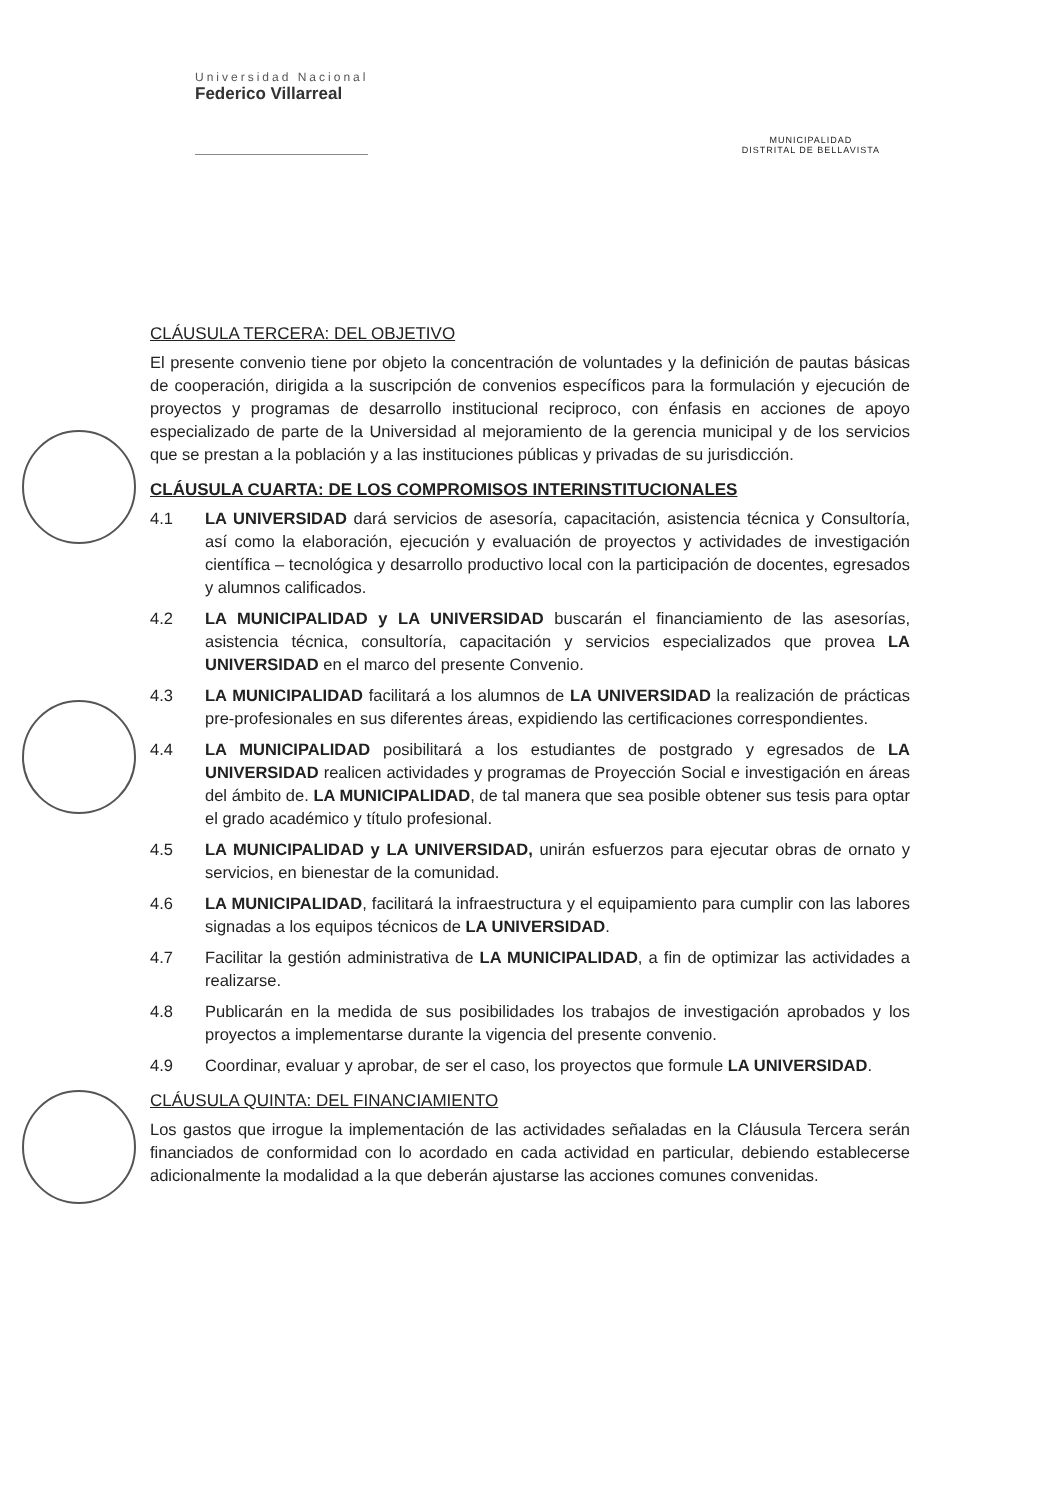Universidad Nacional
Federico Villarreal
MUNICIPALIDAD
DISTRITAL DE BELLAVISTA
CLÁUSULA TERCERA: DEL OBJETIVO
El presente convenio tiene por objeto la concentración de voluntades y la definición de pautas básicas de cooperación, dirigida a la suscripción de convenios específicos para la formulación y ejecución de proyectos y programas de desarrollo institucional reciproco, con énfasis en acciones de apoyo especializado de parte de la Universidad al mejoramiento de la gerencia municipal y de los servicios que se prestan a la población y a las instituciones públicas y privadas de su jurisdicción.
CLÁUSULA CUARTA: DE LOS COMPROMISOS INTERINSTITUCIONALES
4.1 LA UNIVERSIDAD dará servicios de asesoría, capacitación, asistencia técnica y Consultoría, así como la elaboración, ejecución y evaluación de proyectos y actividades de investigación científica – tecnológica y desarrollo productivo local con la participación de docentes, egresados y alumnos calificados.
4.2 LA MUNICIPALIDAD y LA UNIVERSIDAD buscarán el financiamiento de las asesorías, asistencia técnica, consultoría, capacitación y servicios especializados que provea LA UNIVERSIDAD en el marco del presente Convenio.
4.3 LA MUNICIPALIDAD facilitará a los alumnos de LA UNIVERSIDAD la realización de prácticas pre-profesionales en sus diferentes áreas, expidiendo las certificaciones correspondientes.
4.4 LA MUNICIPALIDAD posibilitará a los estudiantes de postgrado y egresados de LA UNIVERSIDAD realicen actividades y programas de Proyección Social e investigación en áreas del ámbito de. LA MUNICIPALIDAD, de tal manera que sea posible obtener sus tesis para optar el grado académico y título profesional.
4.5 LA MUNICIPALIDAD y LA UNIVERSIDAD, unirán esfuerzos para ejecutar obras de ornato y servicios, en bienestar de la comunidad.
4.6 LA MUNICIPALIDAD, facilitará la infraestructura y el equipamiento para cumplir con las labores signadas a los equipos técnicos de LA UNIVERSIDAD.
4.7 Facilitar la gestión administrativa de LA MUNICIPALIDAD, a fin de optimizar las actividades a realizarse.
4.8 Publicarán en la medida de sus posibilidades los trabajos de investigación aprobados y los proyectos a implementarse durante la vigencia del presente convenio.
4.9 Coordinar, evaluar y aprobar, de ser el caso, los proyectos que formule LA UNIVERSIDAD.
CLÁUSULA QUINTA: DEL FINANCIAMIENTO
Los gastos que irrogue la implementación de las actividades señaladas en la Cláusula Tercera serán financiados de conformidad con lo acordado en cada actividad en particular, debiendo establecerse adicionalmente la modalidad a la que deberán ajustarse las acciones comunes convenidas.